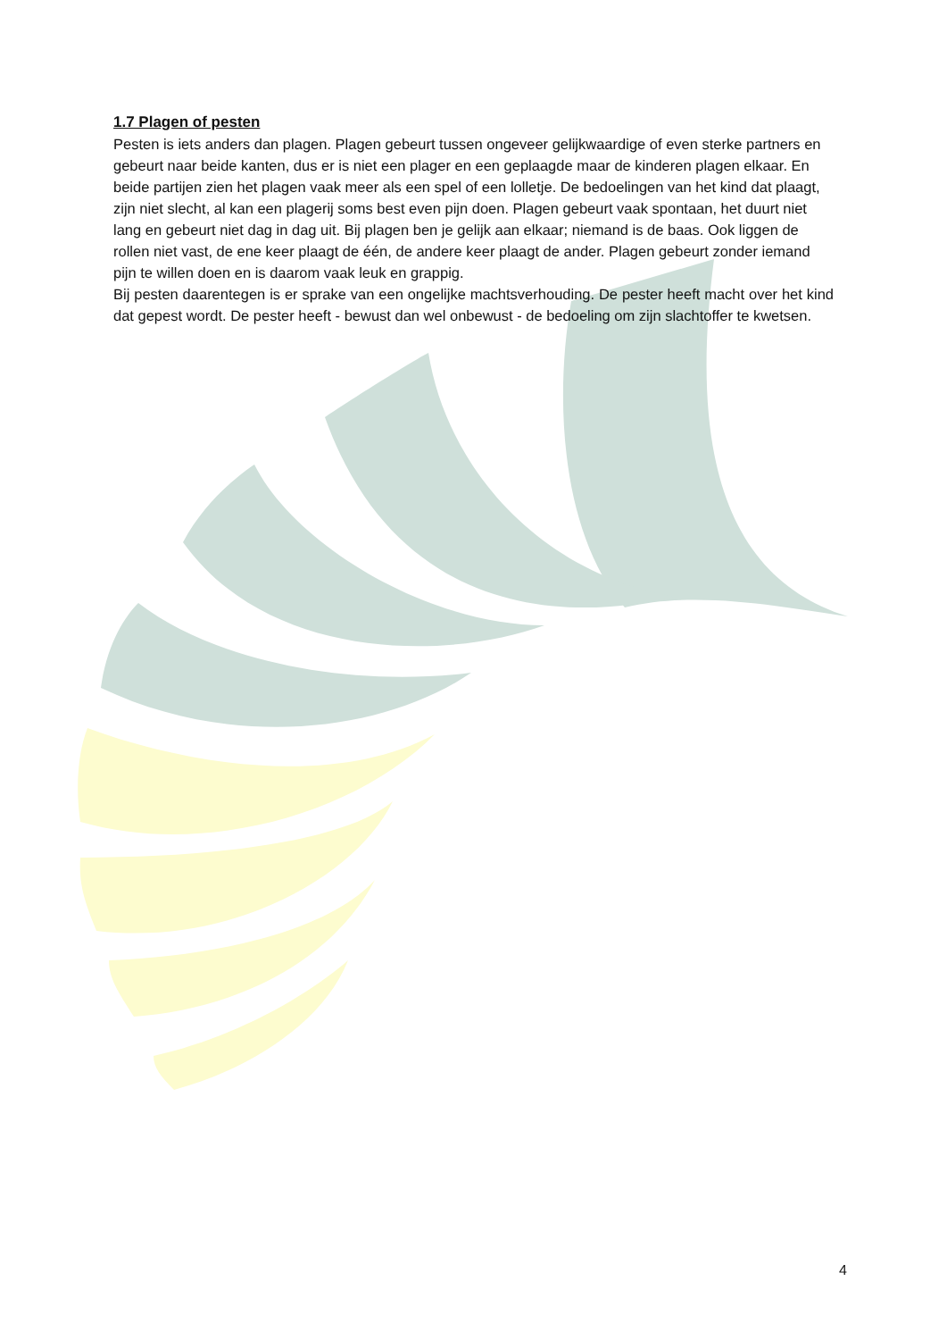1.7 Plagen of pesten
Pesten is iets anders dan plagen. Plagen gebeurt tussen ongeveer gelijkwaardige of even sterke partners en gebeurt naar beide kanten, dus er is niet een plager en een geplaagde maar de kinderen plagen elkaar. En beide partijen zien het plagen vaak meer als een spel of een lolletje. De bedoelingen van het kind dat plaagt, zijn niet slecht, al kan een plagerij soms best even pijn doen. Plagen gebeurt vaak spontaan, het duurt niet lang en gebeurt niet dag in dag uit. Bij plagen ben je gelijk aan elkaar; niemand is de baas. Ook liggen de rollen niet vast, de ene keer plaagt de één, de andere keer plaagt de ander. Plagen gebeurt zonder iemand pijn te willen doen en is daarom vaak leuk en grappig.
Bij pesten daarentegen is er sprake van een ongelijke machtsverhouding. De pester heeft macht over het kind dat gepest wordt. De pester heeft - bewust dan wel onbewust - de bedoeling om zijn slachtoffer te kwetsen.
4